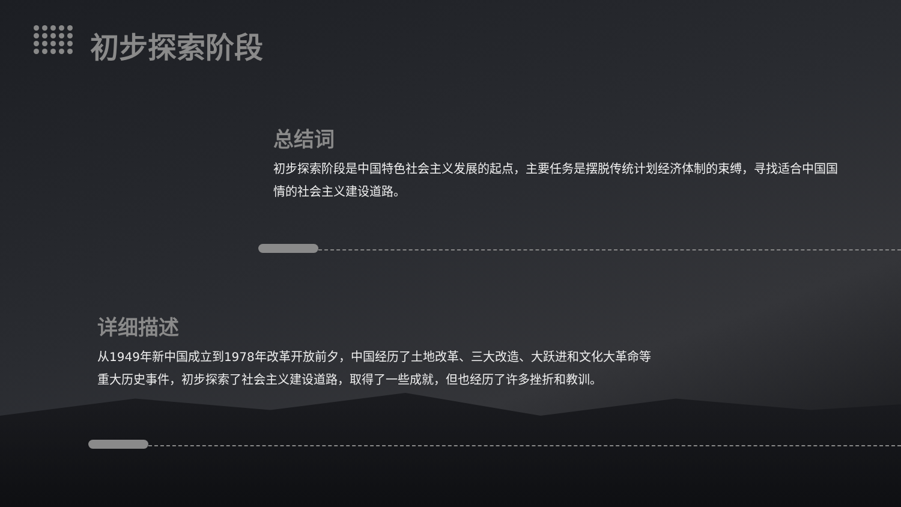初步探索阶段
总结词
初步探索阶段是中国特色社会主义发展的起点，主要任务是摆脱传统计划经济体制的束缚，寻找适合中国国情的社会主义建设道路。
详细描述
从1949年新中国成立到1978年改革开放前夕，中国经历了土地改革、三大改造、大跃进和文化大革命等重大历史事件，初步探索了社会主义建设道路，取得了一些成就，但也经历了许多挫折和教训。